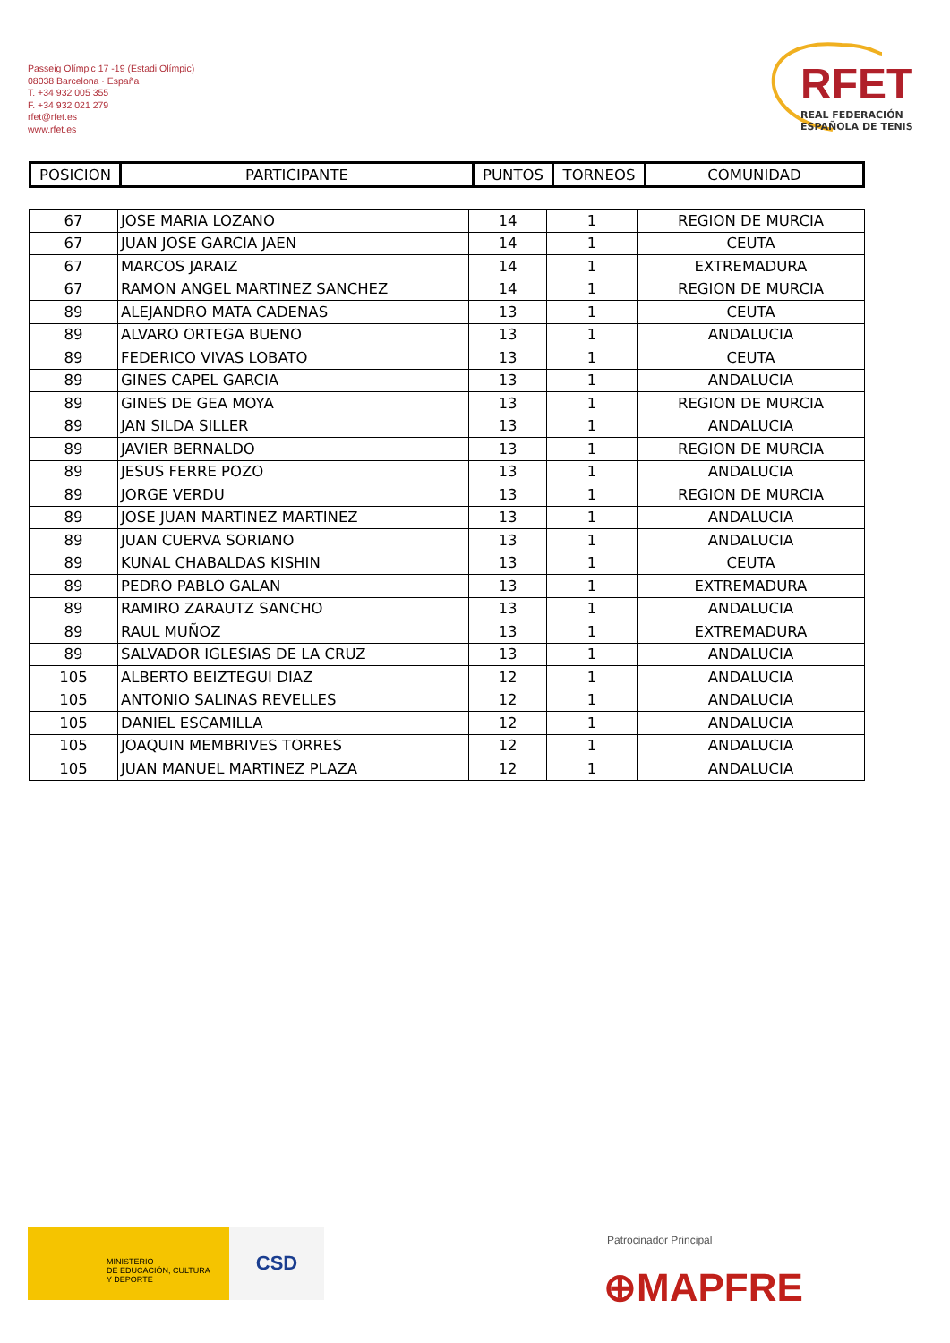Passeig Olímpic 17 -19 (Estadi Olímpic)
08038 Barcelona · España
T. +34 932 005 355
F. +34 932 021 279
rfet@rfet.es
www.rfet.es
RFET
REAL FEDERACIÓN
ESPAÑOLA DE TENIS
| POSICION | PARTICIPANTE | PUNTOS | TORNEOS | COMUNIDAD |
| --- | --- | --- | --- | --- |
| 67 | JOSE MARIA LOZANO | 14 | 1 | REGION DE MURCIA |
| 67 | JUAN JOSE GARCIA JAEN | 14 | 1 | CEUTA |
| 67 | MARCOS JARAIZ | 14 | 1 | EXTREMADURA |
| 67 | RAMON ANGEL MARTINEZ SANCHEZ | 14 | 1 | REGION DE MURCIA |
| 89 | ALEJANDRO MATA CADENAS | 13 | 1 | CEUTA |
| 89 | ALVARO ORTEGA BUENO | 13 | 1 | ANDALUCIA |
| 89 | FEDERICO VIVAS LOBATO | 13 | 1 | CEUTA |
| 89 | GINES CAPEL GARCIA | 13 | 1 | ANDALUCIA |
| 89 | GINES DE GEA MOYA | 13 | 1 | REGION DE MURCIA |
| 89 | JAN SILDA SILLER | 13 | 1 | ANDALUCIA |
| 89 | JAVIER BERNALDO | 13 | 1 | REGION DE MURCIA |
| 89 | JESUS FERRE POZO | 13 | 1 | ANDALUCIA |
| 89 | JORGE VERDU | 13 | 1 | REGION DE MURCIA |
| 89 | JOSE JUAN MARTINEZ MARTINEZ | 13 | 1 | ANDALUCIA |
| 89 | JUAN CUERVA SORIANO | 13 | 1 | ANDALUCIA |
| 89 | KUNAL CHABALDAS KISHIN | 13 | 1 | CEUTA |
| 89 | PEDRO PABLO GALAN | 13 | 1 | EXTREMADURA |
| 89 | RAMIRO ZARAUTZ SANCHO | 13 | 1 | ANDALUCIA |
| 89 | RAUL MUÑOZ | 13 | 1 | EXTREMADURA |
| 89 | SALVADOR IGLESIAS DE LA CRUZ | 13 | 1 | ANDALUCIA |
| 105 | ALBERTO BEIZTEGUI DIAZ | 12 | 1 | ANDALUCIA |
| 105 | ANTONIO SALINAS REVELLES | 12 | 1 | ANDALUCIA |
| 105 | DANIEL ESCAMILLA | 12 | 1 | ANDALUCIA |
| 105 | JOAQUIN MEMBRIVES TORRES | 12 | 1 | ANDALUCIA |
| 105 | JUAN MANUEL MARTINEZ PLAZA | 12 | 1 | ANDALUCIA |
MINISTERIO
DE EDUCACIÓN, CULTURA
Y DEPORTE
CSD Patrocinador Principal
⊕MAPFRE